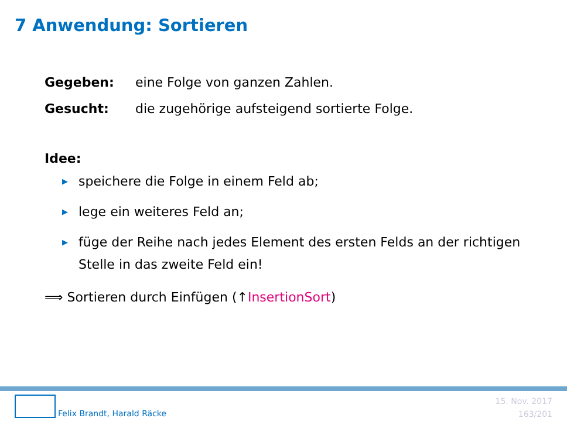7 Anwendung: Sortieren
Gegeben: eine Folge von ganzen Zahlen.
Gesucht: die zugehörige aufsteigend sortierte Folge.
Idee:
▶ speichere die Folge in einem Feld ab;
▶ lege ein weiteres Feld an;
▶ füge der Reihe nach jedes Element des ersten Felds an der richtigen Stelle in das zweite Feld ein!
⟹ Sortieren durch Einfügen (↑InsertionSort)
Felix Brandt, Harald Räcke
15. Nov. 2017
163/201